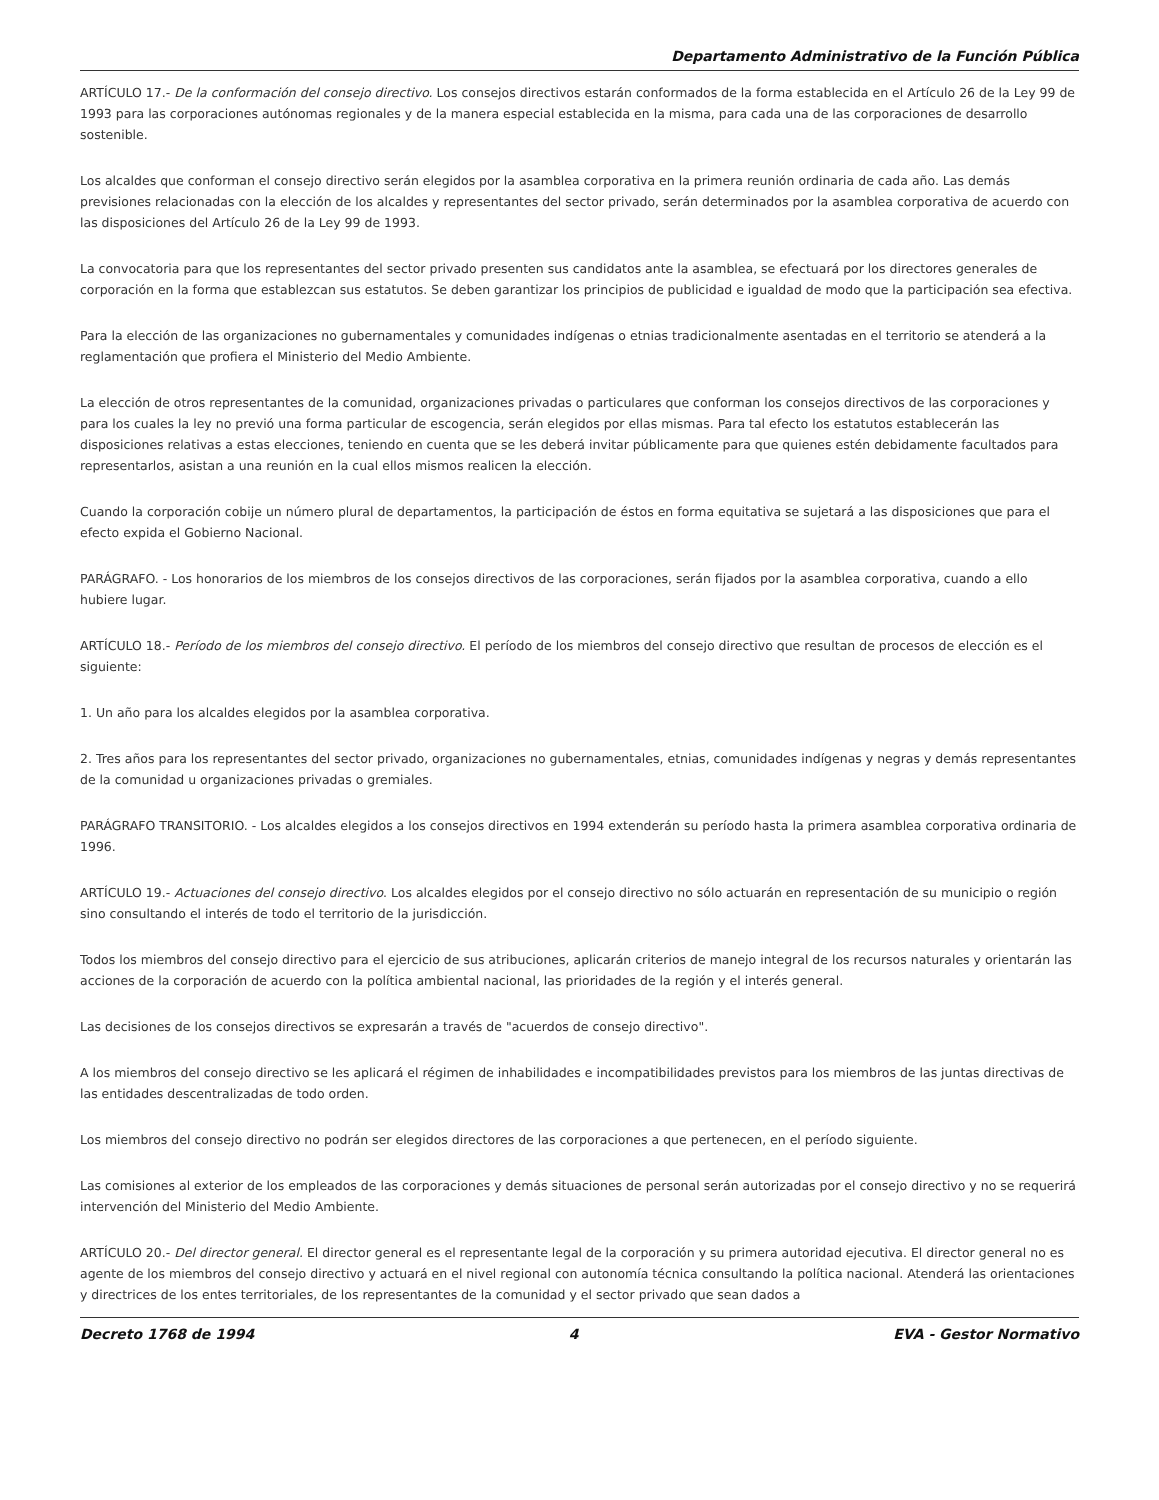Departamento Administrativo de la Función Pública
ARTÍCULO 17.- De la conformación del consejo directivo. Los consejos directivos estarán conformados de la forma establecida en el Artículo 26 de la Ley 99 de 1993 para las corporaciones autónomas regionales y de la manera especial establecida en la misma, para cada una de las corporaciones de desarrollo sostenible.
Los alcaldes que conforman el consejo directivo serán elegidos por la asamblea corporativa en la primera reunión ordinaria de cada año. Las demás previsiones relacionadas con la elección de los alcaldes y representantes del sector privado, serán determinados por la asamblea corporativa de acuerdo con las disposiciones del Artículo 26 de la Ley 99 de 1993.
La convocatoria para que los representantes del sector privado presenten sus candidatos ante la asamblea, se efectuará por los directores generales de corporación en la forma que establezcan sus estatutos. Se deben garantizar los principios de publicidad e igualdad de modo que la participación sea efectiva.
Para la elección de las organizaciones no gubernamentales y comunidades indígenas o etnias tradicionalmente asentadas en el territorio se atenderá a la reglamentación que profiera el Ministerio del Medio Ambiente.
La elección de otros representantes de la comunidad, organizaciones privadas o particulares que conforman los consejos directivos de las corporaciones y para los cuales la ley no previó una forma particular de escogencia, serán elegidos por ellas mismas. Para tal efecto los estatutos establecerán las disposiciones relativas a estas elecciones, teniendo en cuenta que se les deberá invitar públicamente para que quienes estén debidamente facultados para representarlos, asistan a una reunión en la cual ellos mismos realicen la elección.
Cuando la corporación cobije un número plural de departamentos, la participación de éstos en forma equitativa se sujetará a las disposiciones que para el efecto expida el Gobierno Nacional.
PARÁGRAFO. - Los honorarios de los miembros de los consejos directivos de las corporaciones, serán fijados por la asamblea corporativa, cuando a ello hubiere lugar.
ARTÍCULO 18.- Período de los miembros del consejo directivo. El período de los miembros del consejo directivo que resultan de procesos de elección es el siguiente:
1. Un año para los alcaldes elegidos por la asamblea corporativa.
2. Tres años para los representantes del sector privado, organizaciones no gubernamentales, etnias, comunidades indígenas y negras y demás representantes de la comunidad u organizaciones privadas o gremiales.
PARÁGRAFO TRANSITORIO. - Los alcaldes elegidos a los consejos directivos en 1994 extenderán su período hasta la primera asamblea corporativa ordinaria de 1996.
ARTÍCULO 19.- Actuaciones del consejo directivo. Los alcaldes elegidos por el consejo directivo no sólo actuarán en representación de su municipio o región sino consultando el interés de todo el territorio de la jurisdicción.
Todos los miembros del consejo directivo para el ejercicio de sus atribuciones, aplicarán criterios de manejo integral de los recursos naturales y orientarán las acciones de la corporación de acuerdo con la política ambiental nacional, las prioridades de la región y el interés general.
Las decisiones de los consejos directivos se expresarán a través de "acuerdos de consejo directivo".
A los miembros del consejo directivo se les aplicará el régimen de inhabilidades e incompatibilidades previstos para los miembros de las juntas directivas de las entidades descentralizadas de todo orden.
Los miembros del consejo directivo no podrán ser elegidos directores de las corporaciones a que pertenecen, en el período siguiente.
Las comisiones al exterior de los empleados de las corporaciones y demás situaciones de personal serán autorizadas por el consejo directivo y no se requerirá intervención del Ministerio del Medio Ambiente.
ARTÍCULO 20.- Del director general. El director general es el representante legal de la corporación y su primera autoridad ejecutiva. El director general no es agente de los miembros del consejo directivo y actuará en el nivel regional con autonomía técnica consultando la política nacional. Atenderá las orientaciones y directrices de los entes territoriales, de los representantes de la comunidad y el sector privado que sean dados a
Decreto 1768 de 1994 4 EVA - Gestor Normativo